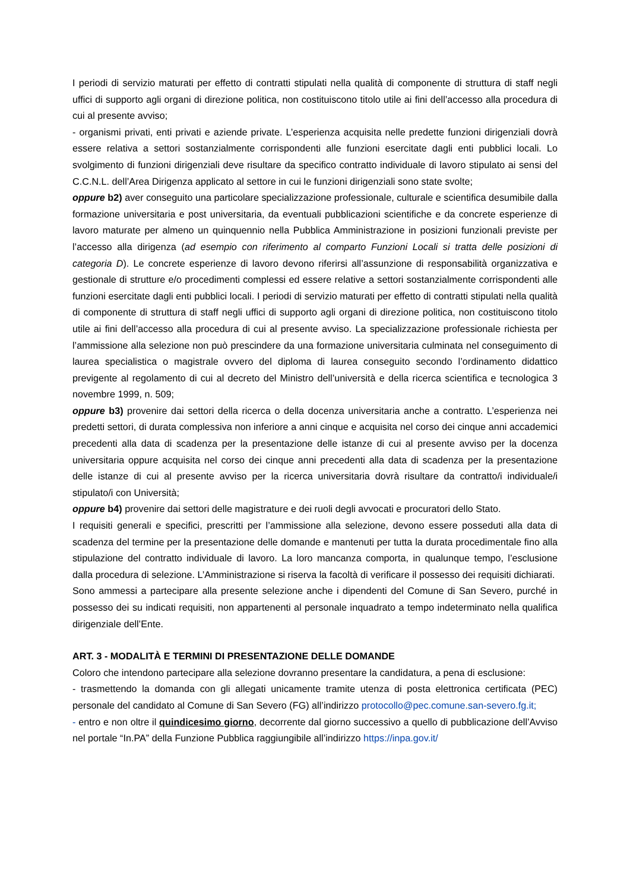I periodi di servizio maturati per effetto di contratti stipulati nella qualità di componente di struttura di staff negli uffici di supporto agli organi di direzione politica, non costituiscono titolo utile ai fini dell’accesso alla procedura di cui al presente avviso;
- organismi privati, enti privati e aziende private. L’esperienza acquisita nelle predette funzioni dirigenziali dovrà essere relativa a settori sostanzialmente corrispondenti alle funzioni esercitate dagli enti pubblici locali. Lo svolgimento di funzioni dirigenziali deve risultare da specifico contratto individuale di lavoro stipulato ai sensi del C.C.N.L. dell’Area Dirigenza applicato al settore in cui le funzioni dirigenziali sono state svolte;
oppure b2) aver conseguito una particolare specializzazione professionale, culturale e scientifica desumibile dalla formazione universitaria e post universitaria, da eventuali pubblicazioni scientifiche e da concrete esperienze di lavoro maturate per almeno un quinquennio nella Pubblica Amministrazione in posizioni funzionali previste per l’accesso alla dirigenza (ad esempio con riferimento al comparto Funzioni Locali si tratta delle posizioni di categoria D). Le concrete esperienze di lavoro devono riferirsi all’assunzione di responsabilità organizzativa e gestionale di strutture e/o procedimenti complessi ed essere relative a settori sostanzialmente corrispondenti alle funzioni esercitate dagli enti pubblici locali. I periodi di servizio maturati per effetto di contratti stipulati nella qualità di componente di struttura di staff negli uffici di supporto agli organi di direzione politica, non costituiscono titolo utile ai fini dell’accesso alla procedura di cui al presente avviso. La specializzazione professionale richiesta per l’ammissione alla selezione non può prescindere da una formazione universitaria culminata nel conseguimento di laurea specialistica o magistrale ovvero del diploma di laurea conseguito secondo l’ordinamento didattico previgente al regolamento di cui al decreto del Ministro dell’università e della ricerca scientifica e tecnologica 3 novembre 1999, n. 509;
oppure b3) provenire dai settori della ricerca o della docenza universitaria anche a contratto. L’esperienza nei predetti settori, di durata complessiva non inferiore a anni cinque e acquisita nel corso dei cinque anni accademici precedenti alla data di scadenza per la presentazione delle istanze di cui al presente avviso per la docenza universitaria oppure acquisita nel corso dei cinque anni precedenti alla data di scadenza per la presentazione delle istanze di cui al presente avviso per la ricerca universitaria dovrà risultare da contratto/i individuale/i stipulato/i con Università;
oppure b4) provenire dai settori delle magistrature e dei ruoli degli avvocati e procuratori dello Stato.
I requisiti generali e specifici, prescritti per l’ammissione alla selezione, devono essere posseduti alla data di scadenza del termine per la presentazione delle domande e mantenuti per tutta la durata procedimentale fino alla stipulazione del contratto individuale di lavoro. La loro mancanza comporta, in qualunque tempo, l’esclusione dalla procedura di selezione. L’Amministrazione si riserva la facoltà di verificare il possesso dei requisiti dichiarati.
Sono ammessi a partecipare alla presente selezione anche i dipendenti del Comune di San Severo, purché in possesso dei su indicati requisiti, non appartenenti al personale inquadrato a tempo indeterminato nella qualifica dirigenziale dell’Ente.
ART. 3 - MODALITÀ E TERMINI DI PRESENTAZIONE DELLE DOMANDE
Coloro che intendono partecipare alla selezione dovranno presentare la candidatura, a pena di esclusione:
- trasmettendo la domanda con gli allegati unicamente tramite utenza di posta elettronica certificata (PEC) personale del candidato al Comune di San Severo (FG) all’indirizzo protocollo@pec.comune.san-severo.fg.it;
- entro e non oltre il quindicesimo giorno, decorrente dal giorno successivo a quello di pubblicazione dell’Avviso nel portale “In.PA” della Funzione Pubblica raggiungibile all’indirizzo https://inpa.gov.it/